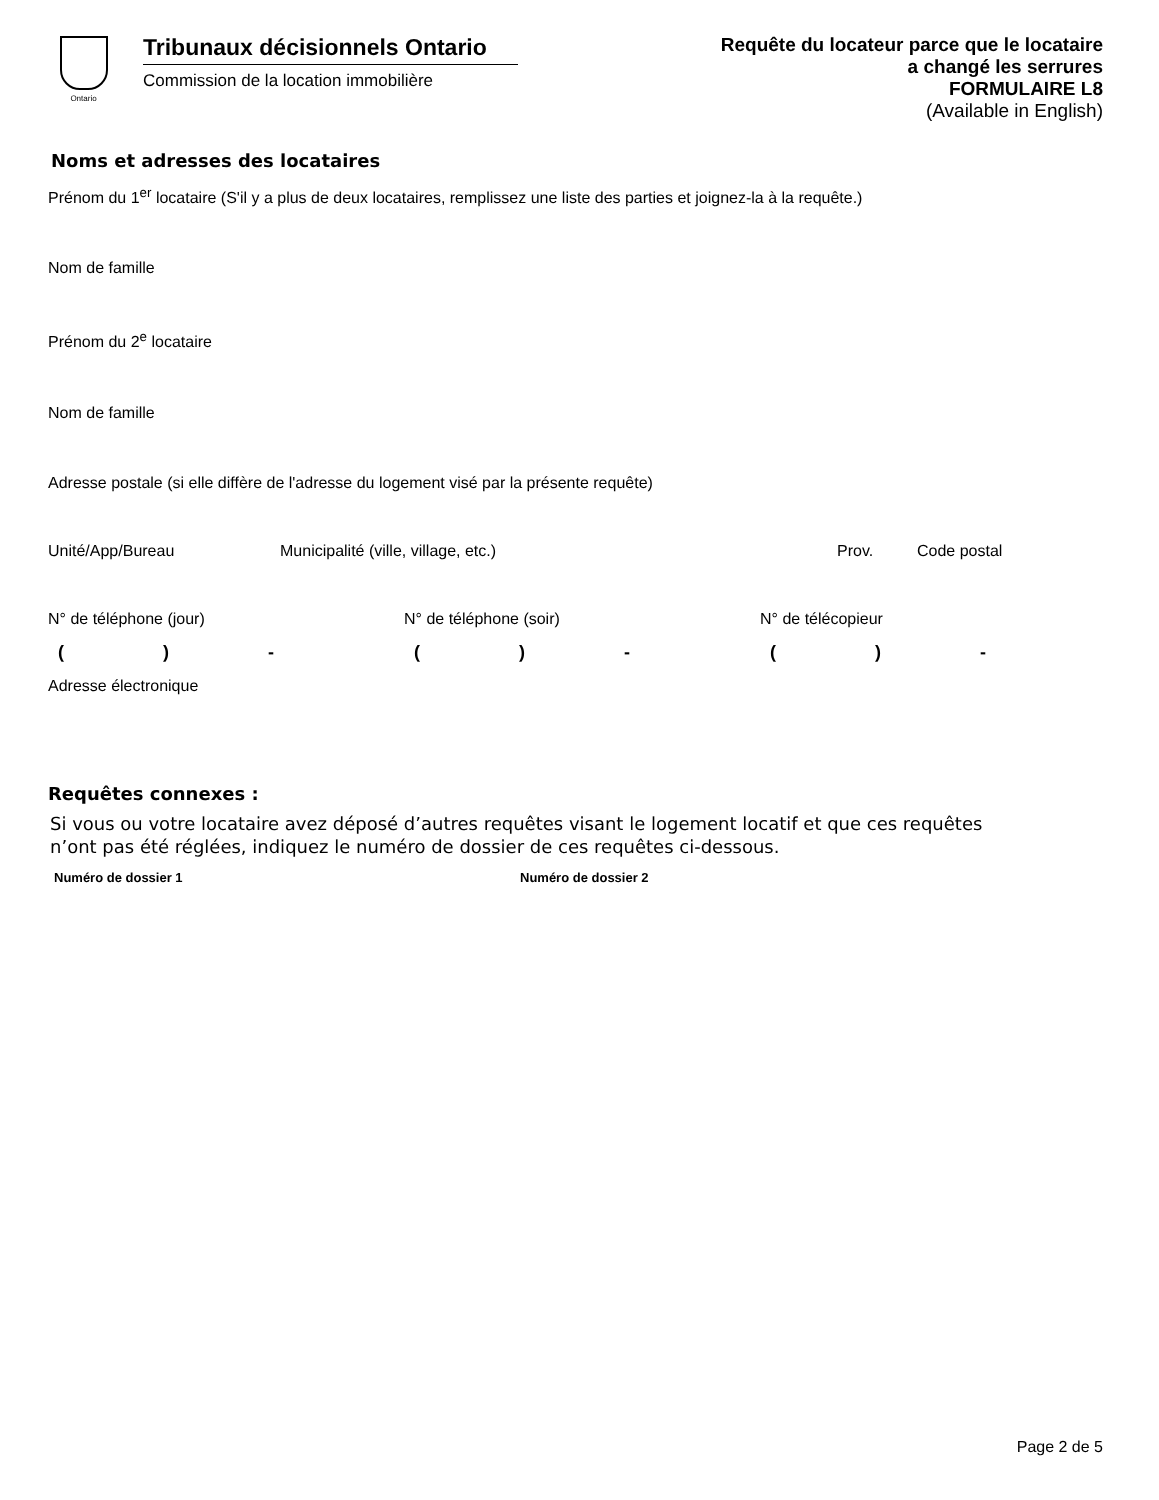Ontario
Tribunaux décisionnels Ontario
Commission de la location immobilière
Requête du locateur parce que le locataire
a changé les serrures
FORMULAIRE L8
(Available in English)
Noms et adresses des locataires
Prénom du 1<sup>er</sup> locataire (S'il y a plus de deux locataires, remplissez une liste des parties et joignez-la à la requête.)
Nom de famille
Prénom du 2<sup>e</sup> locataire
Nom de famille
Adresse postale (si elle diffère de l'adresse du logement visé par la présente requête)
Unité/App/Bureau Municipalité (ville, village, etc.) Prov. Code postal
N° de téléphone (jour) N° de téléphone (soir) N° de télécopieur
() - () - () -
Adresse électronique
Requêtes connexes :
Si vous ou votre locataire avez déposé d’autres requêtes visant le logement locatif et que ces requêtes
n’ont pas été réglées, indiquez le numéro de dossier de ces requêtes ci-dessous.
Numéro de dossier 1 Numéro de dossier 2
Page 2 de 5